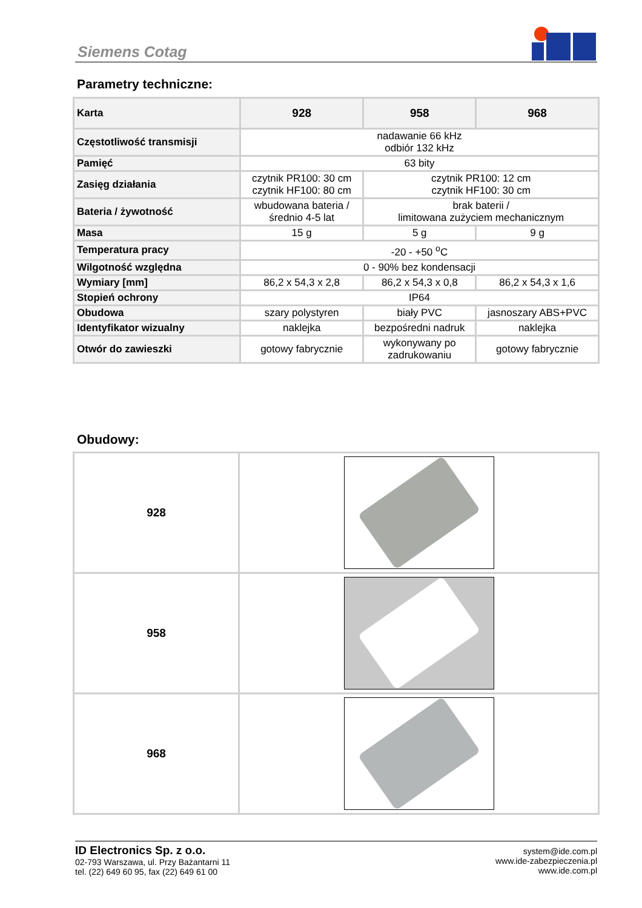Siemens Cotag
Parametry techniczne:
| Karta | 928 | 958 | 968 |
| --- | --- | --- | --- |
| Częstotliwość transmisji | nadawanie 66 kHz odbiór 132 kHz | | |
| Pamięć | 63 bity | | |
| Zasięg działania | czytnik PR100: 30 cm czytnik HF100: 80 cm | czytnik PR100: 12 cm czytnik HF100: 30 cm | |
| Bateria / żywotność | wbudowana bateria / średnio 4-5 lat | brak baterii / limitowana zużyciem mechanicznym | |
| Masa | 15 g | 5 g | 9 g |
| Temperatura pracy | -20 - +50 <sup>o</sup>C | | |
| Wilgotność względna | 0 - 90% bez kondensacji | | |
| Wymiary [mm] | 86,2 x 54,3 x 2,8 | 86,2 x 54,3 x 0,8 | 86,2 x 54,3 x 1,6 |
| Stopień ochrony | IP64 | | |
| Obudowa | szary polystyren | biały PVC | jasnoszary ABS+PVC |
| Identyfikator wizualny | naklejka | bezpośredni nadruk | naklejka |
| Otwór do zawieszki | gotowy fabrycznie | wykonywany po zadrukowaniu | gotowy fabrycznie |
Obudowy:
| 928 | |
| 958 | |
| 968 | |
ID Electronics Sp. z o.o.
02-793 Warszawa, ul. Przy Bażantarni 11
tel. (22) 649 60 95, fax (22) 649 61 00
system@ide.com.pl
www.ide-zabezpieczenia.pl
www.ide.com.pl